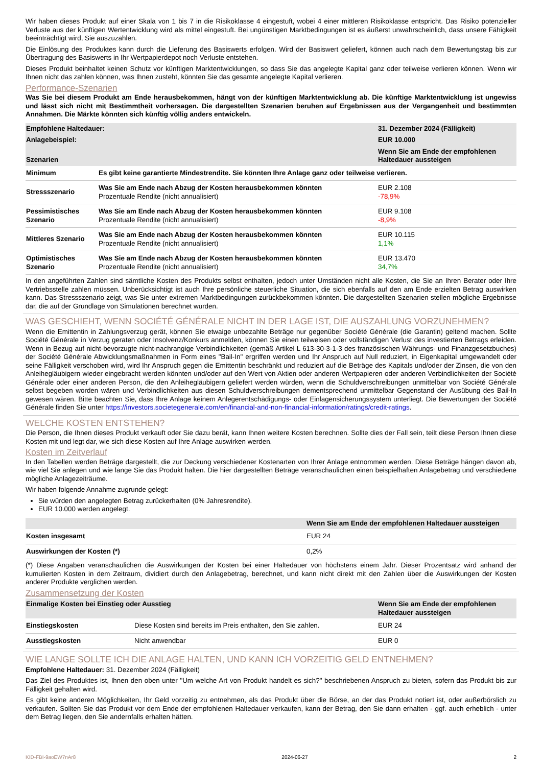Wir haben dieses Produkt auf einer Skala von 1 bis 7 in die Risikoklasse 4 eingestuft, wobei 4 einer mittleren Risikoklasse entspricht. Das Risiko potenzieller Verluste aus der künftigen Wertentwicklung wird als mittel eingestuft. Bei ungünstigen Marktbedingungen ist es äußerst unwahrscheinlich, dass unsere Fähigkeit beeinträchtigt wird, Sie auszuzahlen.
Die Einlösung des Produktes kann durch die Lieferung des Basiswerts erfolgen. Wird der Basiswert geliefert, können auch nach dem Bewertungstag bis zur Übertragung des Basiswerts in Ihr Wertpapierdepot noch Verluste entstehen.
Dieses Produkt beinhaltet keinen Schutz vor künftigen Marktentwicklungen, so dass Sie das angelegte Kapital ganz oder teilweise verlieren können. Wenn wir Ihnen nicht das zahlen können, was Ihnen zusteht, könnten Sie das gesamte angelegte Kapital verlieren.
Performance-Szenarien
Was Sie bei diesem Produkt am Ende herausbekommen, hängt von der künftigen Marktentwicklung ab. Die künftige Marktentwicklung ist ungewiss und lässt sich nicht mit Bestimmtheit vorhersagen. Die dargestellten Szenarien beruhen auf Ergebnissen aus der Vergangenheit und bestimmten Annahmen. Die Märkte könnten sich künftig völlig anders entwickeln.
| Empfohlene Haltedauer: | | 31. Dezember 2024 (Fälligkeit) |
| --- | --- | --- |
| Anlagebeispiel: | | EUR 10.000 |
| Szenarien | | Wenn Sie am Ende der empfohlenen Haltedauer aussteigen |
| Minimum | Es gibt keine garantierte Mindestrendite. Sie könnten Ihre Anlage ganz oder teilweise verlieren. | |
| Stressszenario | Was Sie am Ende nach Abzug der Kosten herausbekommen könnten Prozentuale Rendite (nicht annualisiert) | EUR 2.108 -78,9% |
| Pessimistisches Szenario | Was Sie am Ende nach Abzug der Kosten herausbekommen könnten Prozentuale Rendite (nicht annualisiert) | EUR 9.108 -8,9% |
| Mittleres Szenario | Was Sie am Ende nach Abzug der Kosten herausbekommen könnten Prozentuale Rendite (nicht annualisiert) | EUR 10.115 1,1% |
| Optimistisches Szenario | Was Sie am Ende nach Abzug der Kosten herausbekommen könnten Prozentuale Rendite (nicht annualisiert) | EUR 13.470 34,7% |
In den angeführten Zahlen sind sämtliche Kosten des Produkts selbst enthalten, jedoch unter Umständen nicht alle Kosten, die Sie an Ihren Berater oder Ihre Vertriebsstelle zahlen müssen. Unberücksichtigt ist auch Ihre persönliche steuerliche Situation, die sich ebenfalls auf den am Ende erzielten Betrag auswirken kann. Das Stressszenario zeigt, was Sie unter extremen Marktbedingungen zurückbekommen könnten. Die dargestellten Szenarien stellen mögliche Ergebnisse dar, die auf der Grundlage von Simulationen berechnet wurden.
WAS GESCHIEHT, WENN SOCIÉTÉ GÉNÉRALE NICHT IN DER LAGE IST, DIE AUSZAHLUNG VORZUNEHMEN?
Wenn die Emittentin in Zahlungsverzug gerät, können Sie etwaige unbezahlte Beträge nur gegenüber Société Générale (die Garantin) geltend machen. Sollte Société Générale in Verzug geraten oder Insolvenz/Konkurs anmelden, können Sie einen teilweisen oder vollständigen Verlust des investierten Betrags erleiden. Wenn in Bezug auf nicht-bevorzugte nicht-nachrangige Verbindlichkeiten (gemäß Artikel L 613-30-3-1-3 des französischen Währungs- und Finanzgesetzbuches) der Société Générale Abwicklungsmaßnahmen in Form eines "Bail-In" ergriffen werden und Ihr Anspruch auf Null reduziert, in Eigenkapital umgewandelt oder seine Fälligkeit verschoben wird, wird Ihr Anspruch gegen die Emittentin beschränkt und reduziert auf die Beträge des Kapitals und/oder der Zinsen, die von den Anleihegläubigern wieder eingebracht werden könnten und/oder auf den Wert von Aktien oder anderen Wertpapieren oder anderen Verbindlichkeiten der Société Générale oder einer anderen Person, die den Anleihegläubigern geliefert werden würden, wenn die Schuldverschreibungen unmittelbar von Société Générale selbst begeben worden wären und Verbindlichkeiten aus diesen Schuldverschreibungen dementsprechend unmittelbar Gegenstand der Ausübung des Bail-In gewesen wären. Bitte beachten Sie, dass Ihre Anlage keinem Anlegerentschädigungs- oder Einlagensicherungssystem unterliegt. Die Bewertungen der Société Générale finden Sie unter https://investors.societegenerale.com/en/financial-and-non-financial-information/ratings/credit-ratings.
WELCHE KOSTEN ENTSTEHEN?
Die Person, die Ihnen dieses Produkt verkauft oder Sie dazu berät, kann Ihnen weitere Kosten berechnen. Sollte dies der Fall sein, teilt diese Person Ihnen diese Kosten mit und legt dar, wie sich diese Kosten auf Ihre Anlage auswirken werden.
Kosten im Zeitverlauf
In den Tabellen werden Beträge dargestellt, die zur Deckung verschiedener Kostenarten von Ihrer Anlage entnommen werden. Diese Beträge hängen davon ab, wie viel Sie anlegen und wie lange Sie das Produkt halten. Die hier dargestellten Beträge veranschaulichen einen beispielhaften Anlagebetrag und verschiedene mögliche Anlagezeiträume.
Wir haben folgende Annahme zugrunde gelegt:
Sie würden den angelegten Betrag zurückerhalten (0% Jahresrendite).
EUR 10.000 werden angelegt.
| | Wenn Sie am Ende der empfohlenen Haltedauer aussteigen |
| --- | --- |
| Kosten insgesamt | EUR 24 |
| Auswirkungen der Kosten (*) | 0,2% |
(*) Diese Angaben veranschaulichen die Auswirkungen der Kosten bei einer Haltedauer von höchstens einem Jahr. Dieser Prozentsatz wird anhand der kumulierten Kosten in dem Zeitraum, dividiert durch den Anlagebetrag, berechnet, und kann nicht direkt mit den Zahlen über die Auswirkungen der Kosten anderer Produkte verglichen werden.
Zusammensetzung der Kosten
| Einmalige Kosten bei Einstieg oder Ausstieg | | Wenn Sie am Ende der empfohlenen Haltedauer aussteigen |
| --- | --- | --- |
| Einstiegskosten | Diese Kosten sind bereits im Preis enthalten, den Sie zahlen. | EUR 24 |
| Ausstiegskosten | Nicht anwendbar | EUR 0 |
WIE LANGE SOLLTE ICH DIE ANLAGE HALTEN, UND KANN ICH VORZEITIG GELD ENTNEHMEN?
Empfohlene Haltedauer: 31. Dezember 2024 (Fälligkeit)
Das Ziel des Produktes ist, Ihnen den oben unter "Um welche Art von Produkt handelt es sich?" beschriebenen Anspruch zu bieten, sofern das Produkt bis zur Fälligkeit gehalten wird.
Es gibt keine anderen Möglichkeiten, Ihr Geld vorzeitig zu entnehmen, als das Produkt über die Börse, an der das Produkt notiert ist, oder außerbörslich zu verkaufen. Sollten Sie das Produkt vor dem Ende der empfohlenen Haltedauer verkaufen, kann der Betrag, den Sie dann erhalten - ggf. auch erheblich - unter dem Betrag liegen, den Sie andernfalls erhalten hätten.
KID-FBI-9aoEW7nAr8 2024-06-27 2